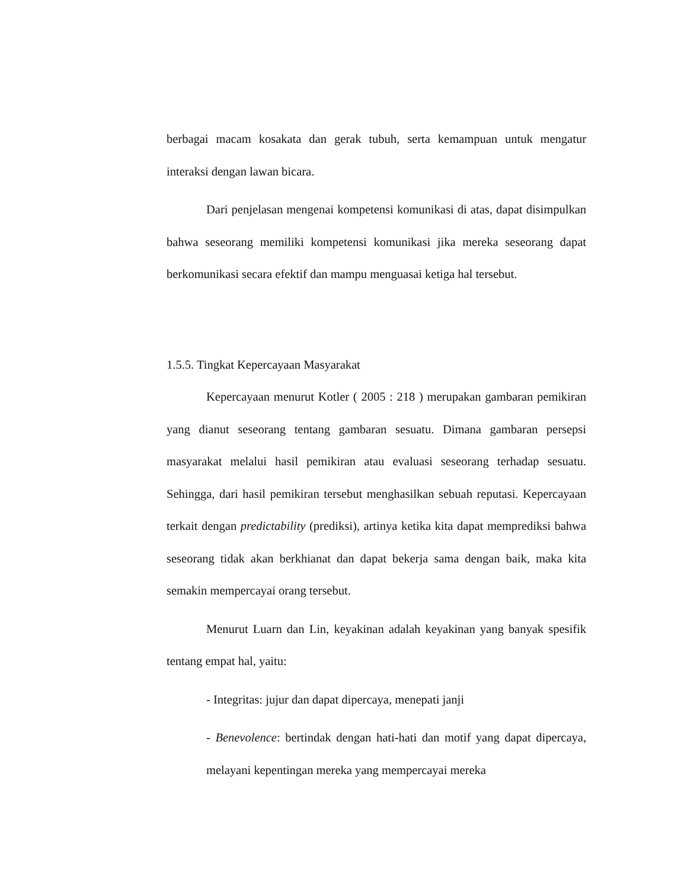berbagai macam kosakata dan gerak tubuh, serta kemampuan untuk mengatur interaksi dengan lawan bicara.
Dari penjelasan mengenai kompetensi komunikasi di atas, dapat disimpulkan bahwa seseorang memiliki kompetensi komunikasi jika mereka seseorang dapat berkomunikasi secara efektif dan mampu menguasai ketiga hal tersebut.
1.5.5. Tingkat Kepercayaan Masyarakat
Kepercayaan menurut Kotler ( 2005 : 218 ) merupakan gambaran pemikiran yang dianut seseorang tentang gambaran sesuatu. Dimana gambaran persepsi masyarakat melalui hasil pemikiran atau evaluasi seseorang terhadap sesuatu. Sehingga, dari hasil pemikiran tersebut menghasilkan sebuah reputasi. Kepercayaan terkait dengan predictability (prediksi), artinya ketika kita dapat memprediksi bahwa seseorang tidak akan berkhianat dan dapat bekerja sama dengan baik, maka kita semakin mempercayai orang tersebut.
Menurut Luarn dan Lin, keyakinan adalah keyakinan yang banyak spesifik tentang empat hal, yaitu:
- Integritas: jujur dan dapat dipercaya, menepati janji
- Benevolence: bertindak dengan hati-hati dan motif yang dapat dipercaya, melayani kepentingan mereka yang mempercayai mereka